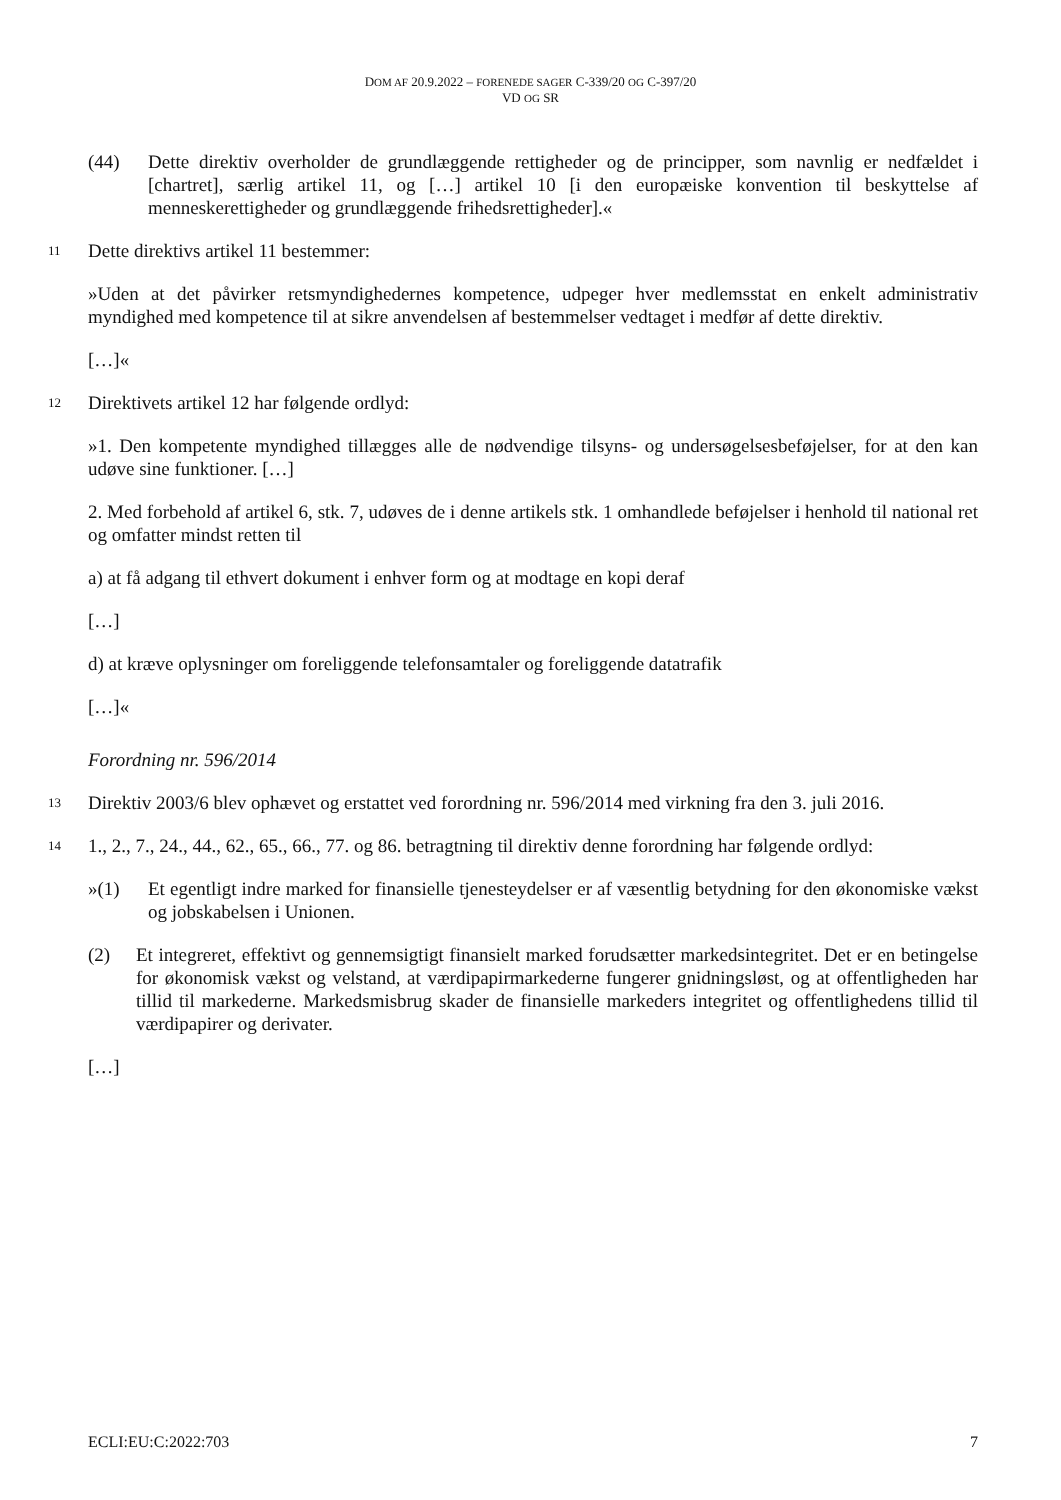DOM AF 20.9.2022 – FORENEDE SAGER C-339/20 OG C-397/20
VD OG SR
(44) Dette direktiv overholder de grundlæggende rettigheder og de principper, som navnlig er nedfældet i [chartret], særlig artikel 11, og […] artikel 10 [i den europæiske konvention til beskyttelse af menneskerettigheder og grundlæggende frihedsrettigheder].«
11
Dette direktivs artikel 11 bestemmer:
»Uden at det påvirker retsmyndighedernes kompetence, udpeger hver medlemsstat en enkelt administrativ myndighed med kompetence til at sikre anvendelsen af bestemmelser vedtaget i medfør af dette direktiv.
[…]«
12
Direktivets artikel 12 har følgende ordlyd:
»1. Den kompetente myndighed tillægges alle de nødvendige tilsyns- og undersøgelsesbeføjelser, for at den kan udøve sine funktioner. […]
2. Med forbehold af artikel 6, stk. 7, udøves de i denne artikels stk. 1 omhandlede beføjelser i henhold til national ret og omfatter mindst retten til
a) at få adgang til ethvert dokument i enhver form og at modtage en kopi deraf
[…]
d) at kræve oplysninger om foreliggende telefonsamtaler og foreliggende datatrafik
[…]«
Forordning nr. 596/2014
13
Direktiv 2003/6 blev ophævet og erstattet ved forordning nr. 596/2014 med virkning fra den 3. juli 2016.
14
1., 2., 7., 24., 44., 62., 65., 66., 77. og 86. betragtning til direktiv denne forordning har følgende ordlyd:
»(1) Et egentligt indre marked for finansielle tjenesteydelser er af væsentlig betydning for den økonomiske vækst og jobskabelsen i Unionen.
(2) Et integreret, effektivt og gennemsigtigt finansielt marked forudsætter markedsintegritet. Det er en betingelse for økonomisk vækst og velstand, at værdipapirmarkederne fungerer gnidningsløst, og at offentligheden har tillid til markederne. Markedsmisbrug skader de finansielle markeders integritet og offentlighedens tillid til værdipapirer og derivater.
[…]
ECLI:EU:C:2022:703 7